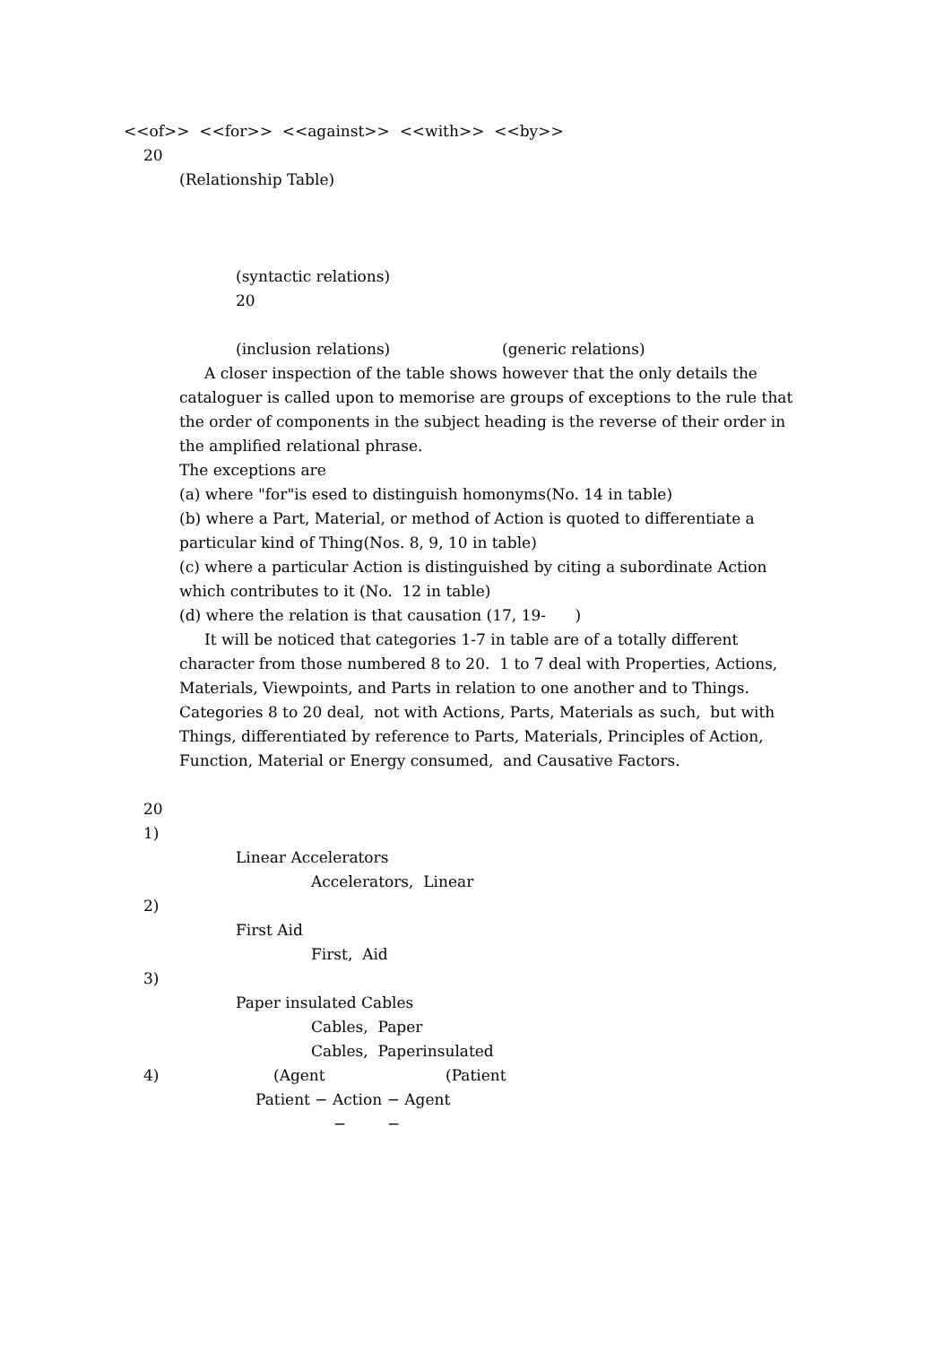<<of>> <<for>> <<against>> <<with>> <<by>>
20
(Relationship Table)
(syntactic relations)
20
(inclusion relations) (generic relations)
A closer inspection of the table shows however that the only details the
cataloguer is called upon to memorise are groups of exceptions to the rule that
the order of components in the subject heading is the reverse of their order in
the amplified relational phrase.
The exceptions are
(a) where "for"is esed to distinguish homonyms(No. 14 in table)
(b) where a Part, Material, or method of Action is quoted to differentiate a
particular kind of Thing(Nos. 8, 9, 10 in table)
(c) where a particular Action is distinguished by citing a subordinate Action
which contributes to it (No. 12 in table)
(d) where the relation is that causation (17, 19- )
It will be noticed that categories 1-7 in table are of a totally different
character from those numbered 8 to 20. 1 to 7 deal with Properties, Actions,
Materials, Viewpoints, and Parts in relation to one another and to Things.
Categories 8 to 20 deal, not with Actions, Parts, Materials as such, but with
Things, differentiated by reference to Parts, Materials, Principles of Action,
Function, Material or Energy consumed, and Causative Factors.
20
1)
Linear Accelerators
Accelerators, Linear
2)
First Aid
First, Aid
3)
Paper insulated Cables
Cables, Paper
Cables, Paperinsulated
4) (Agent (Patient
Patient − Action − Agent
− −